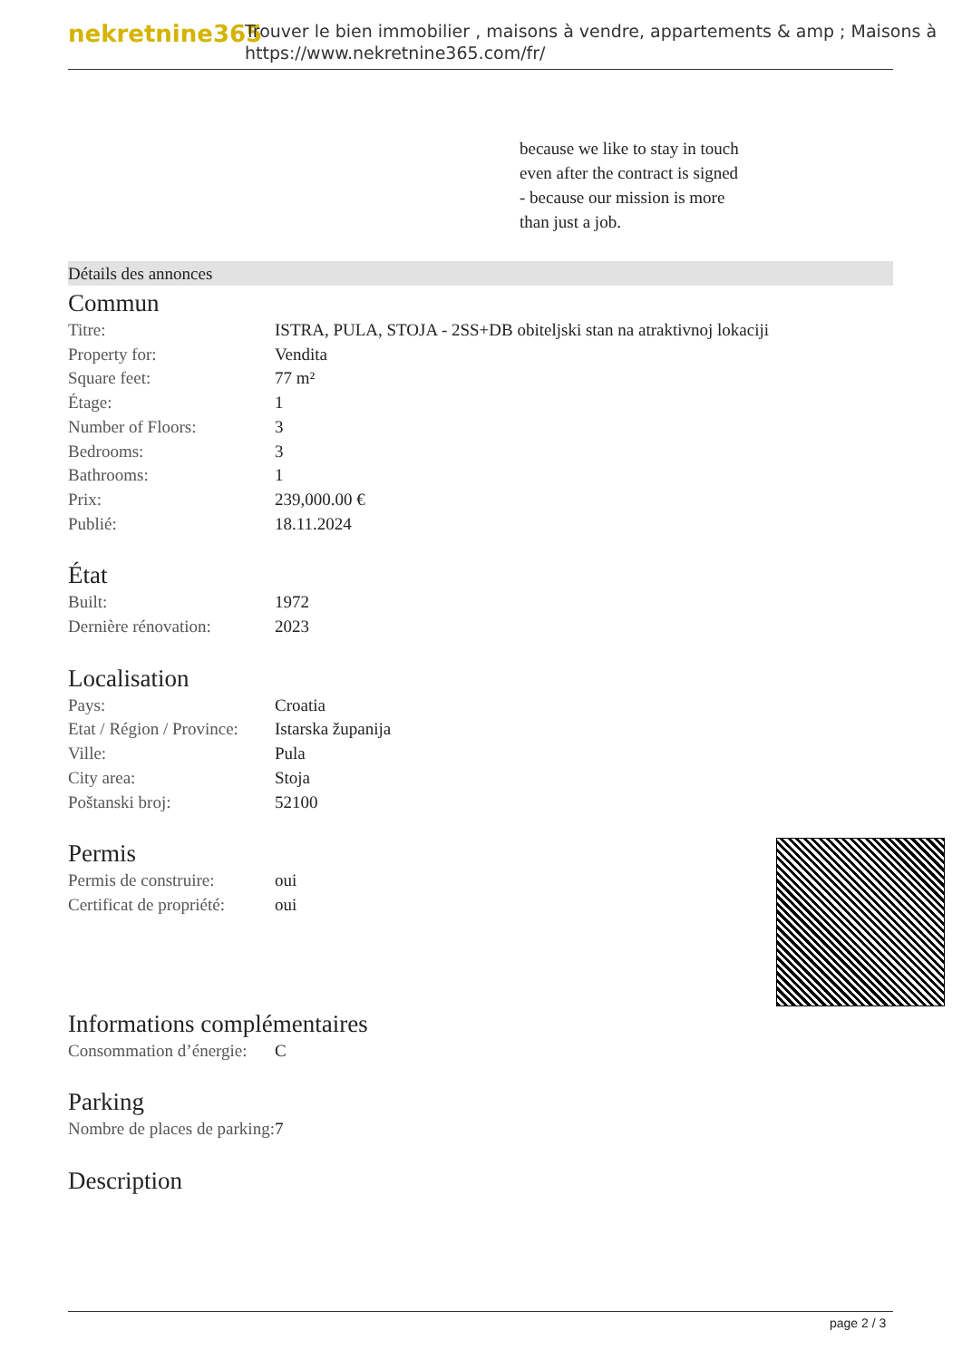nekretnine365
Trouver le bien immobilier , maisons à vendre, appartements & amp ; Maisons à
https://www.nekretnine365.com/fr/
because we like to stay in touch
even after the contract is signed
- because our mission is more
than just a job.
Détails des annonces
Commun
| Titre: | ISTRA, PULA, STOJA - 2SS+DB obiteljski stan na atraktivnoj lokaciji |
| Property for: | Vendita |
| Square feet: | 77 m² |
| Étage: | 1 |
| Number of Floors: | 3 |
| Bedrooms: | 3 |
| Bathrooms: | 1 |
| Prix: | 239,000.00 € |
| Publié: | 18.11.2024 |
État
| Built: | 1972 |
| Dernière rénovation: | 2023 |
Localisation
| Pays: | Croatia |
| Etat / Région / Province: | Istarska županija |
| Ville: | Pula |
| City area: | Stoja |
| Poštanski broj: | 52100 |
Permis
| Permis de construire: | oui |
| Certificat de propriété: | oui |
Informations complémentaires
| Consommation d’énergie: | C |
Parking
| Nombre de places de parking: | 7 |
Description
page 2 / 3